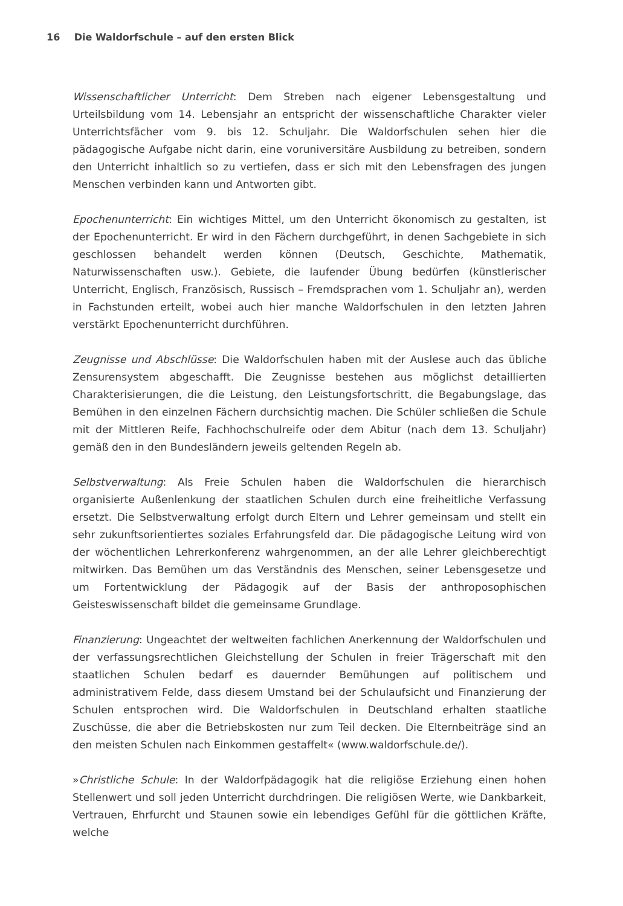16 Die Waldorfschule – auf den ersten Blick
Wissenschaftlicher Unterricht: Dem Streben nach eigener Lebensgestaltung und Urteilsbildung vom 14. Lebensjahr an entspricht der wissenschaftliche Charakter vieler Unterrichtsfächer vom 9. bis 12. Schuljahr. Die Waldorfschulen sehen hier die pädagogische Aufgabe nicht darin, eine voruniversitäre Ausbildung zu betreiben, sondern den Unterricht inhaltlich so zu vertiefen, dass er sich mit den Lebensfragen des jungen Menschen verbinden kann und Antworten gibt.
Epochenunterricht: Ein wichtiges Mittel, um den Unterricht ökonomisch zu gestalten, ist der Epochenunterricht. Er wird in den Fächern durchgeführt, in denen Sachgebiete in sich geschlossen behandelt werden können (Deutsch, Geschichte, Mathematik, Naturwissenschaften usw.). Gebiete, die laufender Übung bedürfen (künstlerischer Unterricht, Englisch, Französisch, Russisch – Fremdsprachen vom 1. Schuljahr an), werden in Fachstunden erteilt, wobei auch hier manche Waldorfschulen in den letzten Jahren verstärkt Epochenunterricht durchführen.
Zeugnisse und Abschlüsse: Die Waldorfschulen haben mit der Auslese auch das übliche Zensurensystem abgeschafft. Die Zeugnisse bestehen aus möglichst detaillierten Charakterisierungen, die die Leistung, den Leistungsfortschritt, die Begabungslage, das Bemühen in den einzelnen Fächern durchsichtig machen. Die Schüler schließen die Schule mit der Mittleren Reife, Fachhochschulreife oder dem Abitur (nach dem 13. Schuljahr) gemäß den in den Bundesländern jeweils geltenden Regeln ab.
Selbstverwaltung: Als Freie Schulen haben die Waldorfschulen die hierarchisch organisierte Außenlenkung der staatlichen Schulen durch eine freiheitliche Verfassung ersetzt. Die Selbstverwaltung erfolgt durch Eltern und Lehrer gemeinsam und stellt ein sehr zukunftsorientiertes soziales Erfahrungsfeld dar. Die pädagogische Leitung wird von der wöchentlichen Lehrerkonferenz wahrgenommen, an der alle Lehrer gleichberechtigt mitwirken. Das Bemühen um das Verständnis des Menschen, seiner Lebensgesetze und um Fortentwicklung der Pädagogik auf der Basis der anthroposophischen Geisteswissenschaft bildet die gemeinsame Grundlage.
Finanzierung: Ungeachtet der weltweiten fachlichen Anerkennung der Waldorfschulen und der verfassungsrechtlichen Gleichstellung der Schulen in freier Trägerschaft mit den staatlichen Schulen bedarf es dauernder Bemühungen auf politischem und administrativem Felde, dass diesem Umstand bei der Schulaufsicht und Finanzierung der Schulen entsprochen wird. Die Waldorfschulen in Deutschland erhalten staatliche Zuschüsse, die aber die Betriebskosten nur zum Teil decken. Die Elternbeiträge sind an den meisten Schulen nach Einkommen gestaffelt« (www.waldorfschule.de/).
»Christliche Schule: In der Waldorfpädagogik hat die religiöse Erziehung einen hohen Stellenwert und soll jeden Unterricht durchdringen. Die religiösen Werte, wie Dankbarkeit, Vertrauen, Ehrfurcht und Staunen sowie ein lebendiges Gefühl für die göttlichen Kräfte, welche